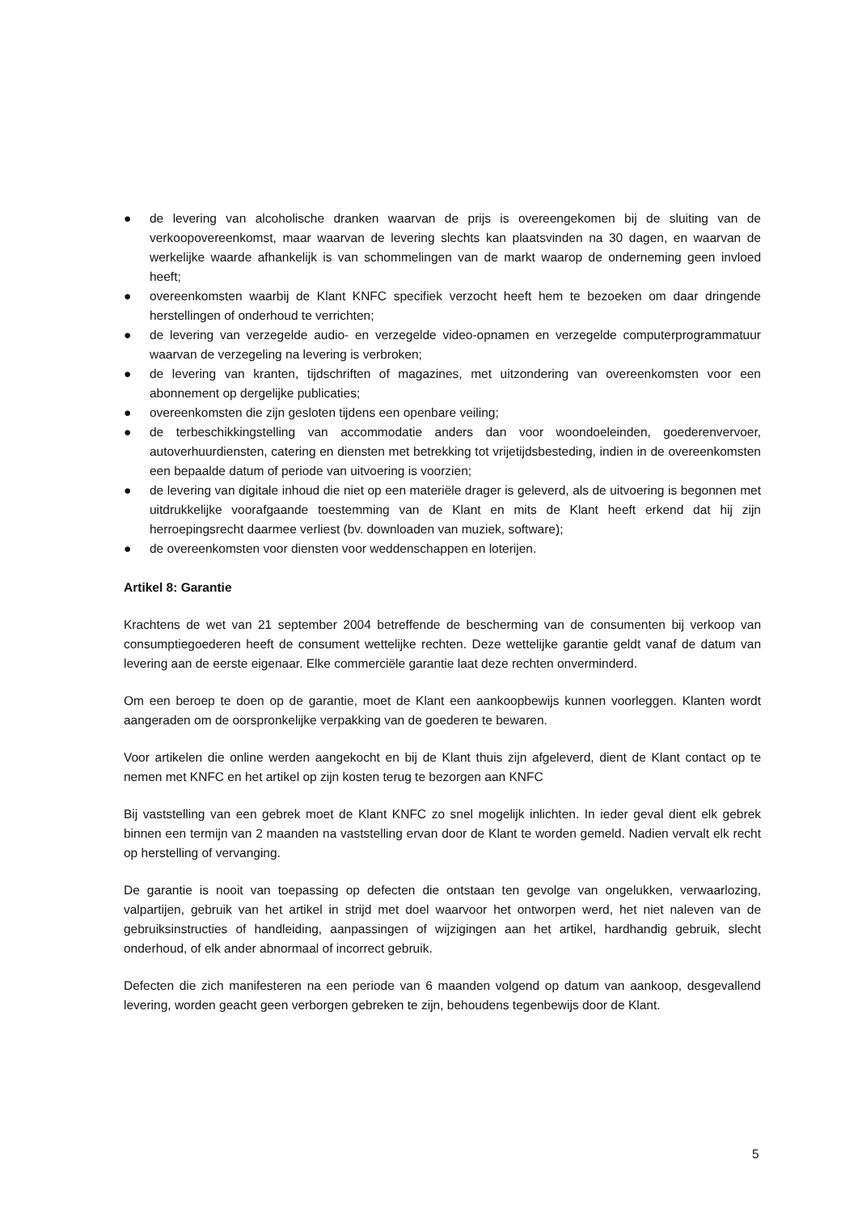● de levering van alcoholische dranken waarvan de prijs is overeengekomen bij de sluiting van de verkoopovereenkomst, maar waarvan de levering slechts kan plaatsvinden na 30 dagen, en waarvan de werkelijke waarde afhankelijk is van schommelingen van de markt waarop de onderneming geen invloed heeft;
● overeenkomsten waarbij de Klant KNFC specifiek verzocht heeft hem te bezoeken om daar dringende herstellingen of onderhoud te verrichten;
● de levering van verzegelde audio- en verzegelde video-opnamen en verzegelde computerprogrammatuur waarvan de verzegeling na levering is verbroken;
● de levering van kranten, tijdschriften of magazines, met uitzondering van overeenkomsten voor een abonnement op dergelijke publicaties;
● overeenkomsten die zijn gesloten tijdens een openbare veiling;
● de terbeschikkingstelling van accommodatie anders dan voor woondoeleinden, goederenvervoer, autoverhuurdiensten, catering en diensten met betrekking tot vrijetijdsbesteding, indien in de overeenkomsten een bepaalde datum of periode van uitvoering is voorzien;
● de levering van digitale inhoud die niet op een materiële drager is geleverd, als de uitvoering is begonnen met uitdrukkelijke voorafgaande toestemming van de Klant en mits de Klant heeft erkend dat hij zijn herroepingsrecht daarmee verliest (bv. downloaden van muziek, software);
● de overeenkomsten voor diensten voor weddenschappen en loterijen.
Artikel 8: Garantie
Krachtens de wet van 21 september 2004 betreffende de bescherming van de consumenten bij verkoop van consumptiegoederen heeft de consument wettelijke rechten. Deze wettelijke garantie geldt vanaf de datum van levering aan de eerste eigenaar. Elke commerciële garantie laat deze rechten onverminderd.
Om een beroep te doen op de garantie, moet de Klant een aankoopbewijs kunnen voorleggen. Klanten wordt aangeraden om de oorspronkelijke verpakking van de goederen te bewaren.
Voor artikelen die online werden aangekocht en bij de Klant thuis zijn afgeleverd, dient de Klant contact op te nemen met KNFC en het artikel op zijn kosten terug te bezorgen aan KNFC
Bij vaststelling van een gebrek moet de Klant KNFC zo snel mogelijk inlichten. In ieder geval dient elk gebrek binnen een termijn van 2 maanden na vaststelling ervan door de Klant te worden gemeld. Nadien vervalt elk recht op herstelling of vervanging.
De garantie is nooit van toepassing op defecten die ontstaan ten gevolge van ongelukken, verwaarlozing, valpartijen, gebruik van het artikel in strijd met doel waarvoor het ontworpen werd, het niet naleven van de gebruiksinstructies of handleiding, aanpassingen of wijzigingen aan het artikel, hardhandig gebruik, slecht onderhoud, of elk ander abnormaal of incorrect gebruik.
Defecten die zich manifesteren na een periode van 6 maanden volgend op datum van aankoop, desgevallend levering, worden geacht geen verborgen gebreken te zijn, behoudens tegenbewijs door de Klant.
5